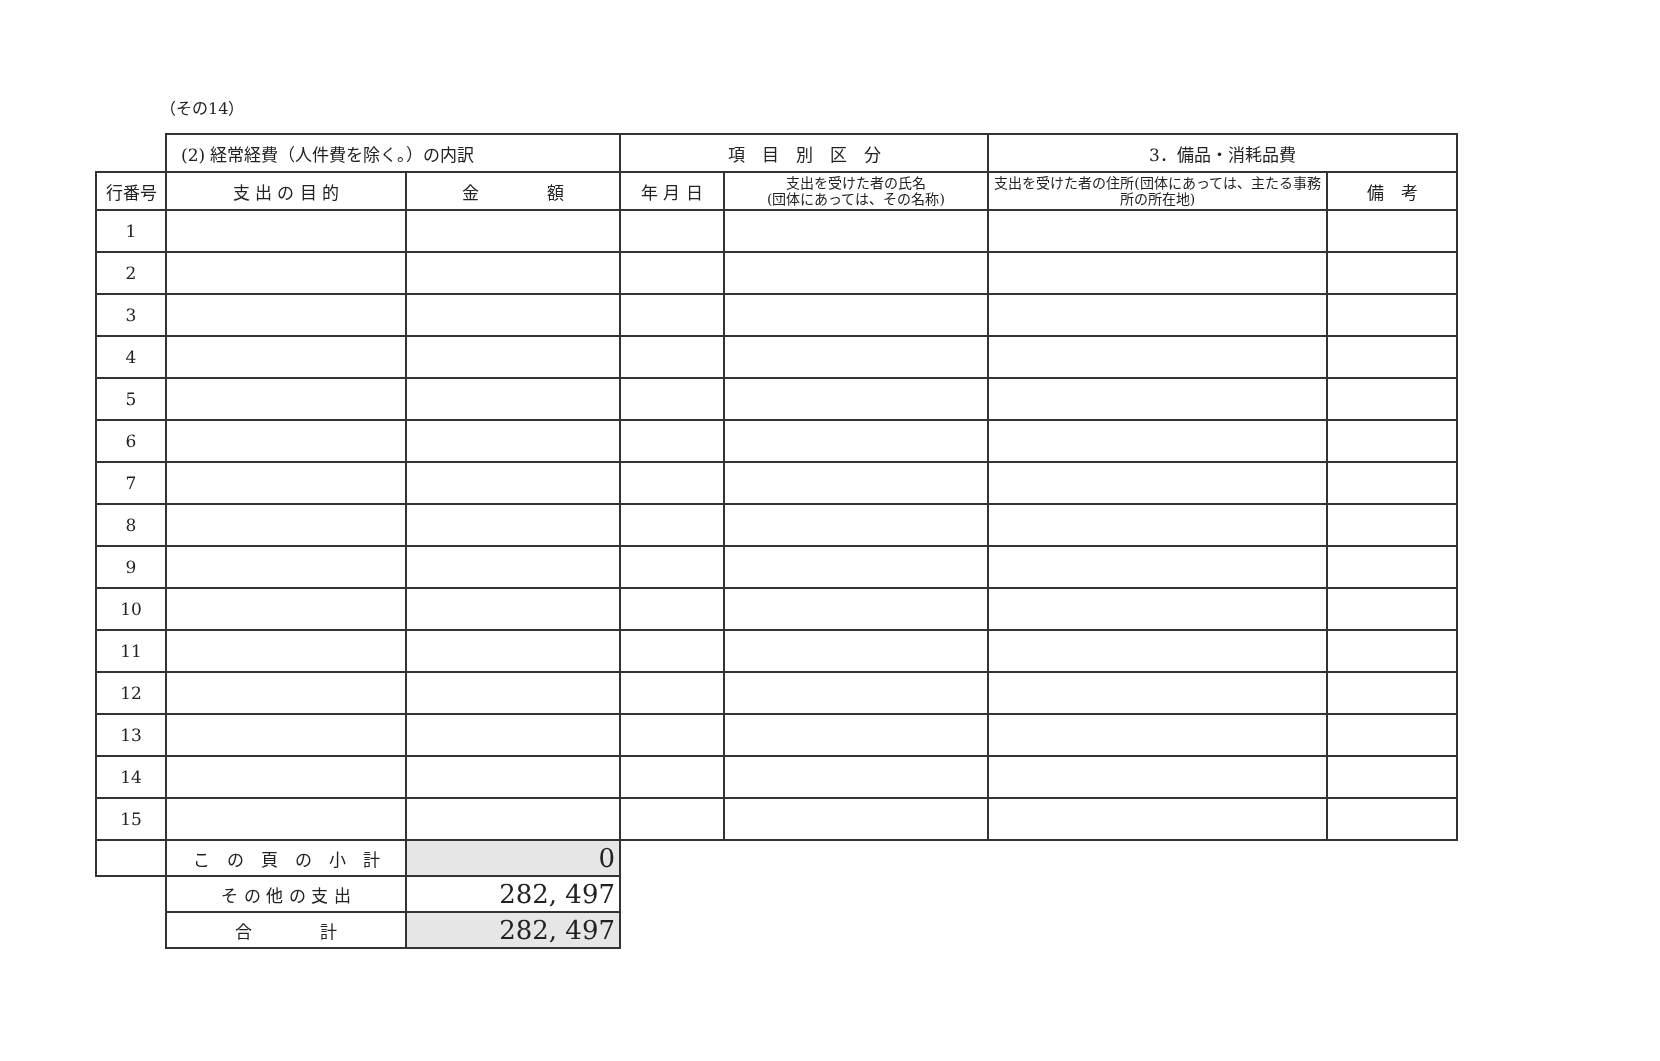（その14）
| | (2) 経常経費（人件費を除く。）の内訳 | | 項 目 別 区 分 | | 3．備品・消耗品費 | |
| 行番号 | 支 出 の 目 的 | 金 額 | 年 月 日 | 支出を受けた者の氏名 (団体にあっては、その名称) | 支出を受けた者の住所(団体にあっては、主たる事務所の所在地) | 備 考 |
| 1 | | | | | | |
| 2 | | | | | | |
| 3 | | | | | | |
| 4 | | | | | | |
| 5 | | | | | | |
| 6 | | | | | | |
| 7 | | | | | | |
| 8 | | | | | | |
| 9 | | | | | | |
| 10 | | | | | | |
| 11 | | | | | | |
| 12 | | | | | | |
| 13 | | | | | | |
| 14 | | | | | | |
| 15 | | | | | | |
| | こ の 頁 の 小 計 | 0 | | | | |
| | そ の 他 の 支 出 | 282, 497 | | | | |
| | 合 計 | 282, 497 | | | | |